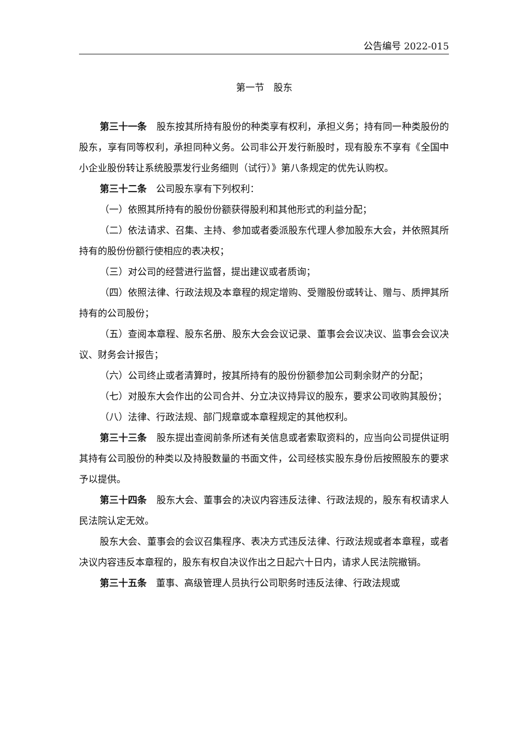公告编号 2022-015
第一节　股东
第三十一条　股东按其所持有股份的种类享有权利，承担义务；持有同一种类股份的股东，享有同等权利，承担同种义务。公司非公开发行新股时，现有股东不享有《全国中小企业股份转让系统股票发行业务细则（试行）》第八条规定的优先认购权。
第三十二条　公司股东享有下列权利：
（一）依照其所持有的股份份额获得股利和其他形式的利益分配；
（二）依法请求、召集、主持、参加或者委派股东代理人参加股东大会，并依照其所持有的股份份额行使相应的表决权；
（三）对公司的经营进行监督，提出建议或者质询；
（四）依照法律、行政法规及本章程的规定增购、受赠股份或转让、赠与、质押其所持有的公司股份；
（五）查阅本章程、股东名册、股东大会会议记录、董事会会议决议、监事会会议决议、财务会计报告；
（六）公司终止或者清算时，按其所持有的股份份额参加公司剩余财产的分配；
（七）对股东大会作出的公司合并、分立决议持异议的股东，要求公司收购其股份；
（八）法律、行政法规、部门规章或本章程规定的其他权利。
第三十三条　股东提出查阅前条所述有关信息或者索取资料的，应当向公司提供证明其持有公司股份的种类以及持股数量的书面文件，公司经核实股东身份后按照股东的要求予以提供。
第三十四条　股东大会、董事会的决议内容违反法律、行政法规的，股东有权请求人民法院认定无效。
股东大会、董事会的会议召集程序、表决方式违反法律、行政法规或者本章程，或者决议内容违反本章程的，股东有权自决议作出之日起六十日内，请求人民法院撤销。
第三十五条　董事、高级管理人员执行公司职务时违反法律、行政法规或